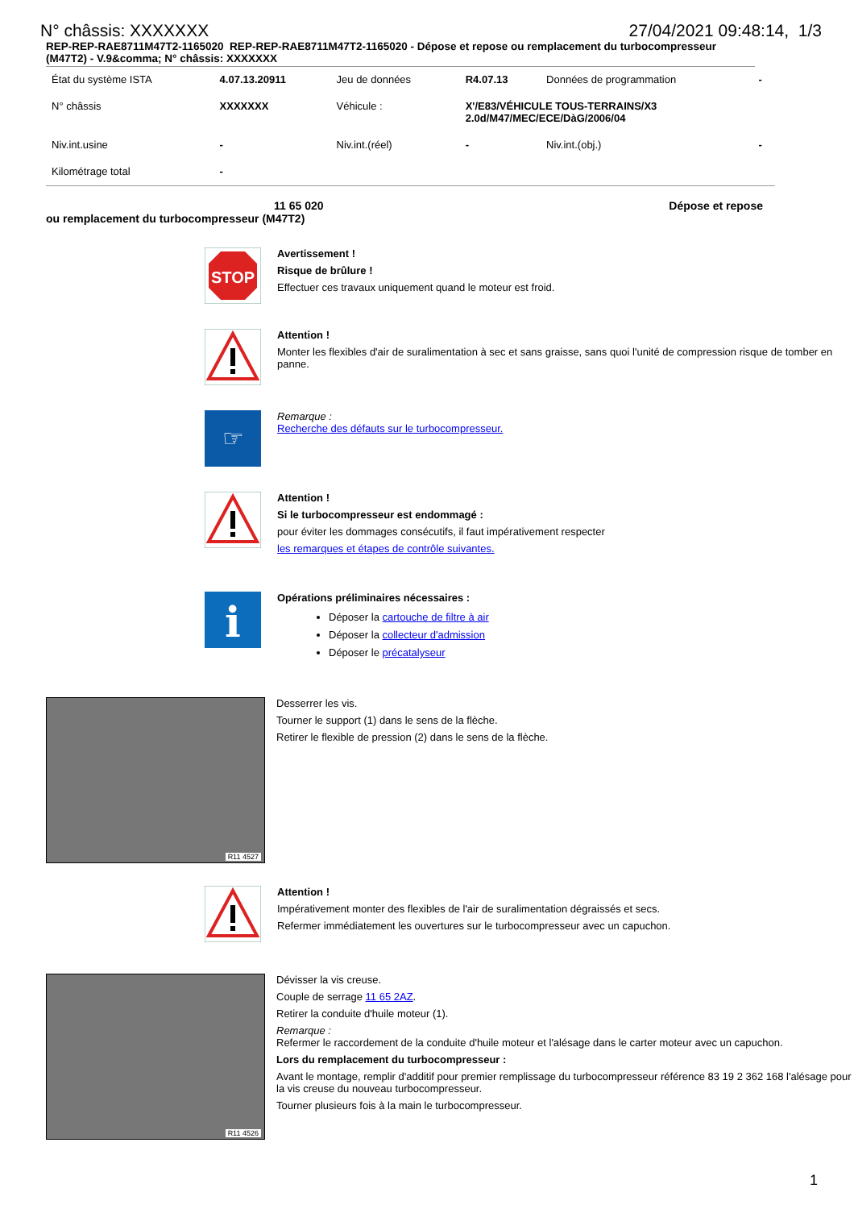N° châssis: XXXXXXX 27/04/2021 09:48:14, 1/3
REP-REP-RAE8711M47T2-1165020 REP-REP-RAE8711M47T2-1165020 - Dépose et repose ou remplacement du turbocompresseur (M47T2) - V.9&comma; N° châssis: XXXXXXX
| État du système ISTA | 4.07.13.20911 | Jeu de données | R4.07.13 | Données de programmation | - |
| N° châssis | XXXXXXX | Véhicule : | X'/E83/VÉHICULE TOUS-TERRAINS/X3 2.0d/M47/MEC/ECE/DàG/2006/04 | | |
| Niv.int.usine | - | Niv.int.(réel) | - | Niv.int.(obj.) | - |
| Kilométrage total | - | | | | |
11 65 020 Dépose et repose
ou remplacement du turbocompresseur (M47T2)
STOP
Avertissement !
Risque de brûlure !
Effectuer ces travaux uniquement quand le moteur est froid.
Attention !
Monter les flexibles d'air de suralimentation à sec et sans graisse, sans quoi l'unité de compression risque de tomber en panne.
☞
Remarque :
Recherche des défauts sur le turbocompresseur.
Attention !
Si le turbocompresseur est endommagé :
pour éviter les dommages consécutifs, il faut impérativement respecter
les remarques et étapes de contrôle suivantes.
i
Opérations préliminaires nécessaires :
Déposer la cartouche de filtre à air
Déposer la collecteur d'admission
Déposer le précatalyseur
R11 4527
Desserrer les vis.
Tourner le support (1) dans le sens de la flèche.
Retirer le flexible de pression (2) dans le sens de la flèche.
Attention !
Impérativement monter des flexibles de l'air de suralimentation dégraissés et secs.
Refermer immédiatement les ouvertures sur le turbocompresseur avec un capuchon.
R11 4526
Dévisser la vis creuse.
Couple de serrage 11 65 2AZ.
Retirer la conduite d'huile moteur (1).
Remarque :
Refermer le raccordement de la conduite d'huile moteur et l'alésage dans le carter moteur avec un capuchon.
Lors du remplacement du turbocompresseur :
Avant le montage, remplir d'additif pour premier remplissage du turbocompresseur référence 83 19 2 362 168 l'alésage pour la vis creuse du nouveau turbocompresseur.
Tourner plusieurs fois à la main le turbocompresseur.
1